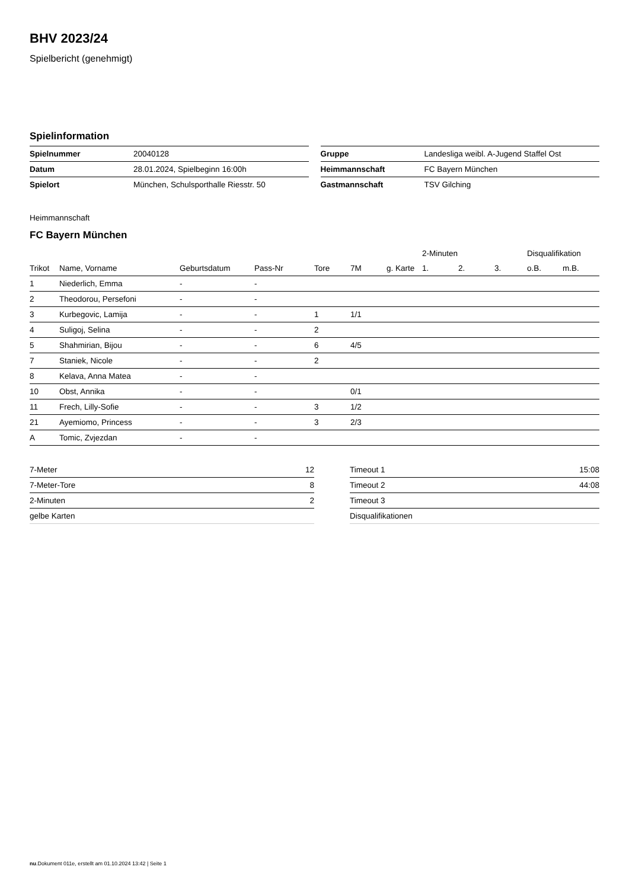BHV 2023/24
Spielbericht (genehmigt)
Spielinformation
| Spielnummer | 20040128 |
| Datum | 28.01.2024, Spielbeginn 16:00h |
| Spielort | München, Schulsporthalle Riesstr. 50 |
| Gruppe | Landesliga weibl. A-Jugend Staffel Ost |
| Heimmannschaft | FC Bayern München |
| Gastmannschaft | TSV Gilching |
Heimmannschaft
FC Bayern München
| | | | | | | | 2-Minuten | | | Disqualifikation | |
| --- | --- | --- | --- | --- | --- | --- | --- | --- | --- | --- | --- |
| Trikot | Name, Vorname | Geburtsdatum | Pass-Nr | Tore | 7M | g. Karte | 1. | 2. | 3. | o.B. | m.B. |
| 1 | Niederlich, Emma | - | - | | | | | | | | |
| 2 | Theodorou, Persefoni | - | - | | | | | | | | |
| 3 | Kurbegovic, Lamija | - | - | 1 | 1/1 | | | | | | |
| 4 | Suligoj, Selina | - | - | 2 | | | | | | | |
| 5 | Shahmirian, Bijou | - | - | 6 | 4/5 | | | | | | |
| 7 | Staniek, Nicole | - | - | 2 | | | | | | | |
| 8 | Kelava, Anna Matea | - | - | | | | | | | | |
| 10 | Obst, Annika | - | - | | 0/1 | | | | | | |
| 11 | Frech, Lilly-Sofie | - | - | 3 | 1/2 | | | | | | |
| 21 | Ayemiomo, Princess | - | - | 3 | 2/3 | | | | | | |
| A | Tomic, Zvjezdan | - | - | | | | | | | | |
| 7-Meter | 12 |
| 7-Meter-Tore | 8 |
| 2-Minuten | 2 |
| gelbe Karten | |
| Timeout 1 | 15:08 |
| Timeout 2 | 44:08 |
| Timeout 3 | |
| Disqualifikationen | |
nu.Dokument 011e, erstellt am 01.10.2024 13:42 | Seite 1